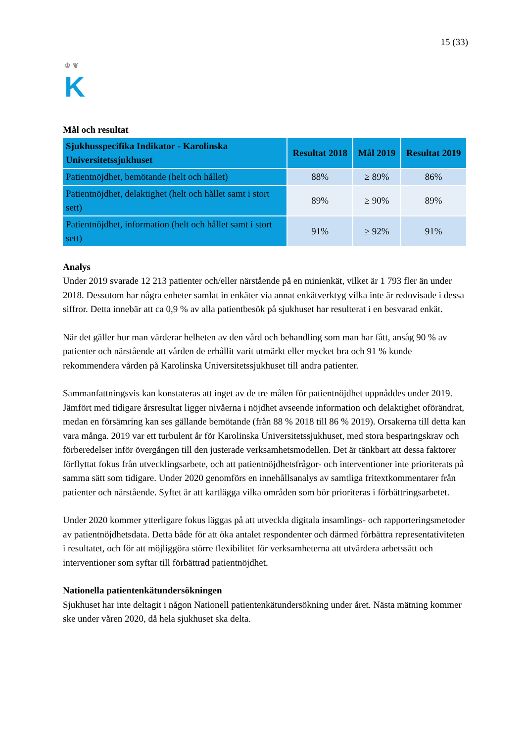♔ ❦
K
15 (33)
Mål och resultat
| Sjukhusspecifika Indikator - Karolinska Universitetssjukhuset | Resultat 2018 | Mål 2019 | Resultat 2019 |
| --- | --- | --- | --- |
| Patientnöjdhet, bemötande (helt och hållet) | 88% | ≥ 89% | 86% |
| Patientnöjdhet, delaktighet (helt och hållet samt i stort sett) | 89% | ≥ 90% | 89% |
| Patientnöjdhet, information (helt och hållet samt i stort sett) | 91% | ≥ 92% | 91% |
Analys
Under 2019 svarade 12 213 patienter och/eller närstående på en minienkät, vilket är 1 793 fler än under 2018. Dessutom har några enheter samlat in enkäter via annat enkätverktyg vilka inte är redovisade i dessa siffror. Detta innebär att ca 0,9 % av alla patientbesök på sjukhuset har resulterat i en besvarad enkät.
När det gäller hur man värderar helheten av den vård och behandling som man har fått, ansåg 90 % av patienter och närstående att vården de erhållit varit utmärkt eller mycket bra och 91 % kunde rekommendera vården på Karolinska Universitetssjukhuset till andra patienter.
Sammanfattningsvis kan konstateras att inget av de tre målen för patientnöjdhet uppnåddes under 2019. Jämfört med tidigare årsresultat ligger nivåerna i nöjdhet avseende information och delaktighet oförändrat, medan en försämring kan ses gällande bemötande (från 88 % 2018 till 86 % 2019). Orsakerna till detta kan vara många. 2019 var ett turbulent år för Karolinska Universitetssjukhuset, med stora besparingskrav och förberedelser inför övergången till den justerade verksamhetsmodellen. Det är tänkbart att dessa faktorer förflyttat fokus från utvecklingsarbete, och att patientnöjdhetsfrågor- och interventioner inte prioriterats på samma sätt som tidigare. Under 2020 genomförs en innehållsanalys av samtliga fritextkommentarer från patienter och närstående. Syftet är att kartlägga vilka områden som bör prioriteras i förbättringsarbetet.
Under 2020 kommer ytterligare fokus läggas på att utveckla digitala insamlings- och rapporteringsmetoder av patientnöjdhetsdata. Detta både för att öka antalet respondenter och därmed förbättra representativiteten i resultatet, och för att möjliggöra större flexibilitet för verksamheterna att utvärdera arbetssätt och interventioner som syftar till förbättrad patientnöjdhet.
Nationella patientenkätundersökningen
Sjukhuset har inte deltagit i någon Nationell patientenkätundersökning under året. Nästa mätning kommer ske under våren 2020, då hela sjukhuset ska delta.